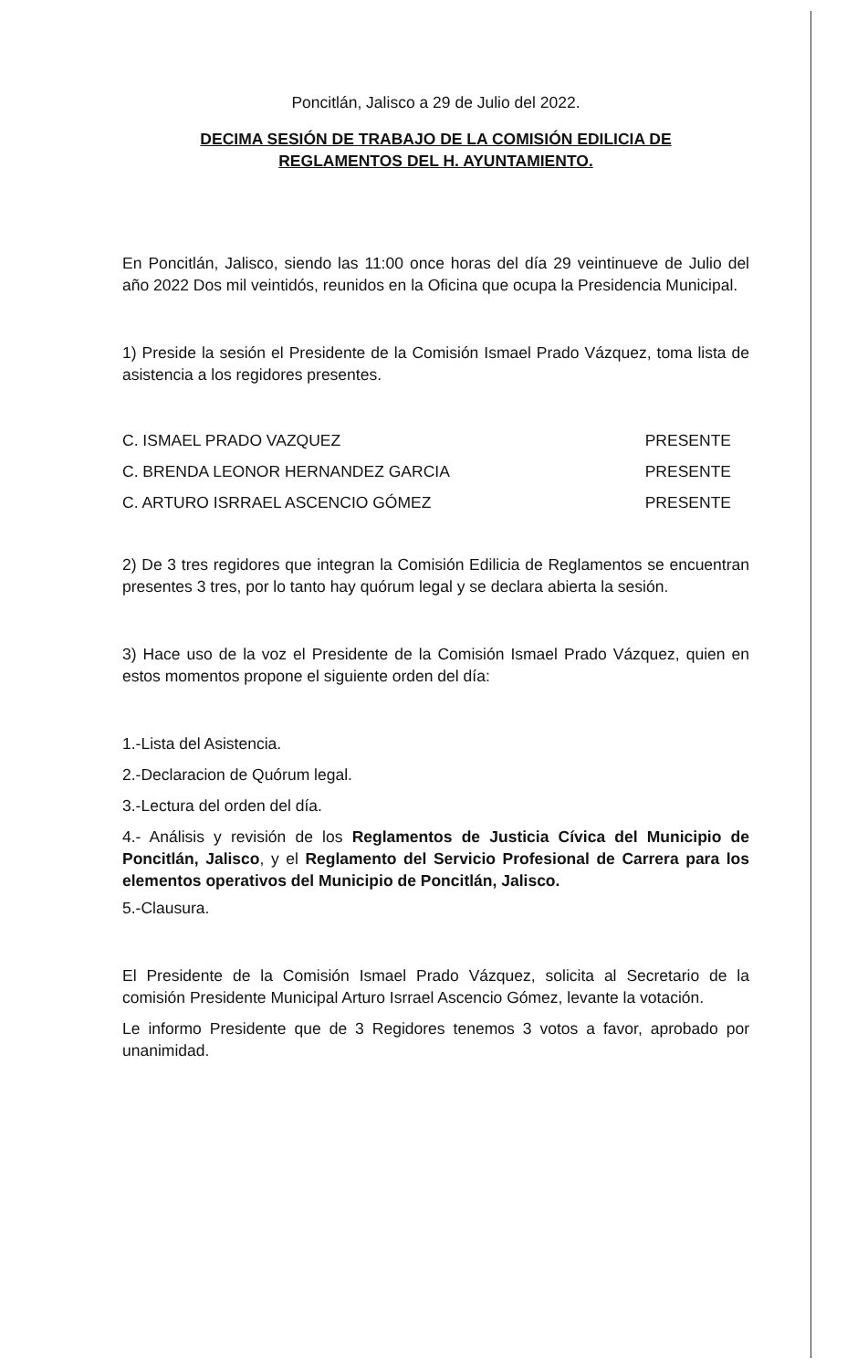Poncitlán, Jalisco a 29 de Julio del 2022.
DECIMA SESIÓN DE TRABAJO DE LA COMISIÓN EDILICIA DE
REGLAMENTOS DEL H. AYUNTAMIENTO.
En Poncitlán, Jalisco, siendo las 11:00 once horas del día 29 veintinueve de Julio del año 2022 Dos mil veintidós, reunidos en la Oficina que ocupa la Presidencia Municipal.
1) Preside la sesión el Presidente de la Comisión Ismael Prado Vázquez, toma lista de asistencia a los regidores presentes.
C. ISMAEL PRADO VAZQUEZ PRESENTE
C. BRENDA LEONOR HERNANDEZ GARCIA PRESENTE
C. ARTURO ISRRAEL ASCENCIO GÓMEZ PRESENTE
2) De 3 tres regidores que integran la Comisión Edilicia de Reglamentos se encuentran presentes 3 tres, por lo tanto hay quórum legal y se declara abierta la sesión.
3) Hace uso de la voz el Presidente de la Comisión Ismael Prado Vázquez, quien en estos momentos propone el siguiente orden del día:
1.-Lista del Asistencia.
2.-Declaracion de Quórum legal.
3.-Lectura del orden del día.
4.- Análisis y revisión de los Reglamentos de Justicia Cívica del Municipio de Poncitlán, Jalisco, y el Reglamento del Servicio Profesional de Carrera para los elementos operativos del Municipio de Poncitlán, Jalisco.
5.-Clausura.
El Presidente de la Comisión Ismael Prado Vázquez, solicita al Secretario de la comisión Presidente Municipal Arturo Isrrael Ascencio Gómez, levante la votación.
Le informo Presidente que de 3 Regidores tenemos 3 votos a favor, aprobado por unanimidad.